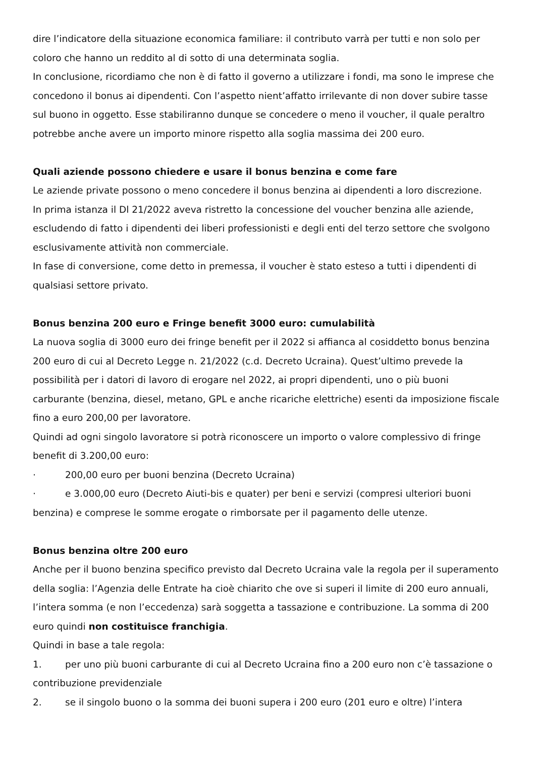dire l’indicatore della situazione economica familiare: il contributo varrà per tutti e non solo per coloro che hanno un reddito al di sotto di una determinata soglia.
In conclusione, ricordiamo che non è di fatto il governo a utilizzare i fondi, ma sono le imprese che concedono il bonus ai dipendenti. Con l’aspetto nient’affatto irrilevante di non dover subire tasse sul buono in oggetto. Esse stabiliranno dunque se concedere o meno il voucher, il quale peraltro potrebbe anche avere un importo minore rispetto alla soglia massima dei 200 euro.
Quali aziende possono chiedere e usare il bonus benzina e come fare
Le aziende private possono o meno concedere il bonus benzina ai dipendenti a loro discrezione.
In prima istanza il Dl 21/2022 aveva ristretto la concessione del voucher benzina alle aziende, escludendo di fatto i dipendenti dei liberi professionisti e degli enti del terzo settore che svolgono esclusivamente attività non commerciale.
In fase di conversione, come detto in premessa, il voucher è stato esteso a tutti i dipendenti di qualsiasi settore privato.
Bonus benzina 200 euro e Fringe benefit 3000 euro: cumulabilità
La nuova soglia di 3000 euro dei fringe benefit per il 2022 si affianca al cosiddetto bonus benzina 200 euro di cui al Decreto Legge n. 21/2022 (c.d. Decreto Ucraina). Quest’ultimo prevede la possibilità per i datori di lavoro di erogare nel 2022, ai propri dipendenti, uno o più buoni carburante (benzina, diesel, metano, GPL e anche ricariche elettriche) esenti da imposizione fiscale fino a euro 200,00 per lavoratore.
Quindi ad ogni singolo lavoratore si potrà riconoscere un importo o valore complessivo di fringe benefit di 3.200,00 euro:
· 200,00 euro per buoni benzina (Decreto Ucraina)
· e 3.000,00 euro (Decreto Aiuti-bis e quater) per beni e servizi (compresi ulteriori buoni benzina) e comprese le somme erogate o rimborsate per il pagamento delle utenze.
Bonus benzina oltre 200 euro
Anche per il buono benzina specifico previsto dal Decreto Ucraina vale la regola per il superamento della soglia: l’Agenzia delle Entrate ha cioè chiarito che ove si superi il limite di 200 euro annuali, l’intera somma (e non l’eccedenza) sarà soggetta a tassazione e contribuzione. La somma di 200 euro quindi non costituisce franchigia.
Quindi in base a tale regola:
1. per uno più buoni carburante di cui al Decreto Ucraina fino a 200 euro non c’è tassazione o contribuzione previdenziale
2. se il singolo buono o la somma dei buoni supera i 200 euro (201 euro e oltre) l’intera